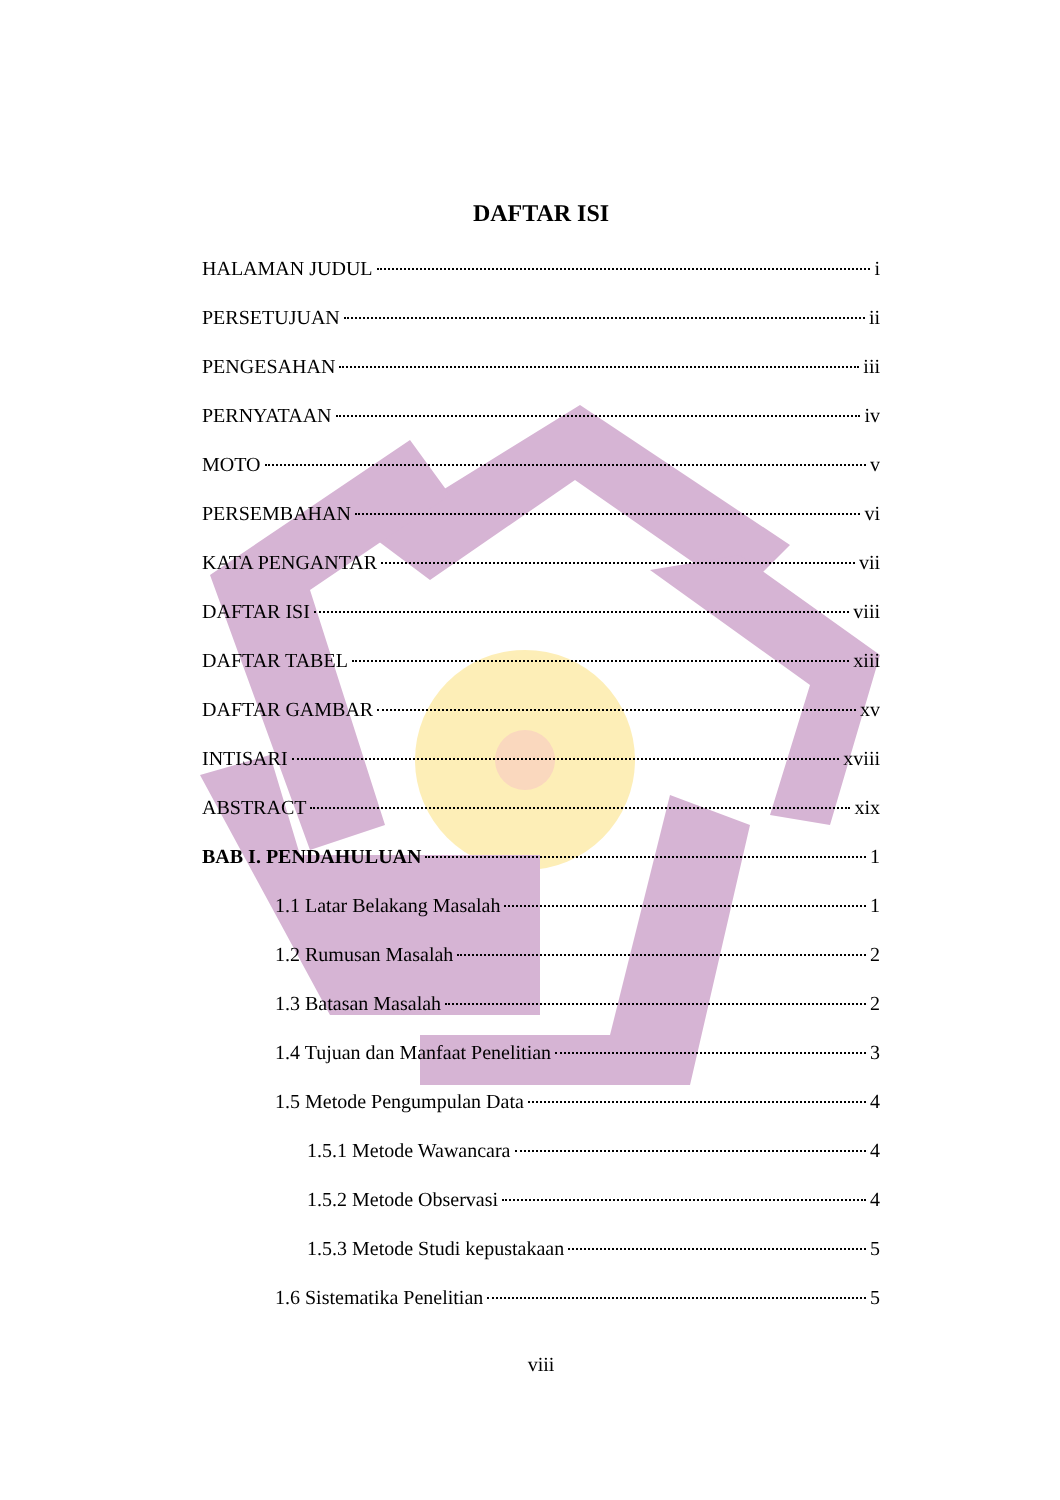DAFTAR ISI
HALAMAN JUDUL i
PERSETUJUAN ii
PENGESAHAN iii
PERNYATAAN iv
MOTO v
PERSEMBAHAN vi
KATA PENGANTAR vii
DAFTAR ISI viii
DAFTAR TABEL xiii
DAFTAR GAMBAR xv
INTISARI xviii
ABSTRACT xix
BAB I. PENDAHULUAN 1
1.1 Latar Belakang Masalah 1
1.2 Rumusan Masalah 2
1.3 Batasan Masalah 2
1.4 Tujuan dan Manfaat Penelitian 3
1.5 Metode Pengumpulan Data 4
1.5.1 Metode Wawancara 4
1.5.2 Metode Observasi 4
1.5.3 Metode Studi kepustakaan 5
1.6 Sistematika Penelitian 5
viii